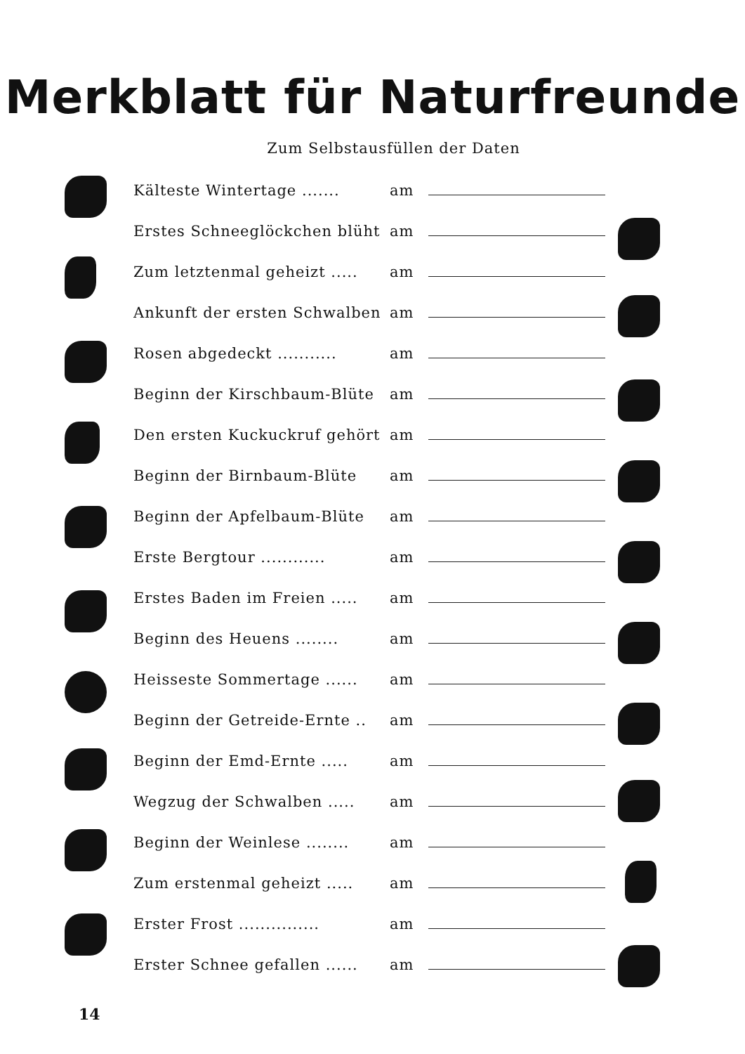Merkblatt für Naturfreunde
Zum Selbstausfüllen der Daten
Kälteste Wintertage ....... am
Erstes Schneeglöckchen blüht am
Zum letztenmal geheizt ..... am
Ankunft der ersten Schwalben am
Rosen abgedeckt ........... am
Beginn der Kirschbaum-Blüte am
Den ersten Kuckuckruf gehört am
Beginn der Birnbaum-Blüte am
Beginn der Apfelbaum-Blüte am
Erste Bergtour ............ am
Erstes Baden im Freien ..... am
Beginn des Heuens ........ am
Heisseste Sommertage ...... am
Beginn der Getreide-Ernte .. am
Beginn der Emd-Ernte ..... am
Wegzug der Schwalben ..... am
Beginn der Weinlese ........ am
Zum erstenmal geheizt ..... am
Erster Frost ............... am
Erster Schnee gefallen ...... am
14